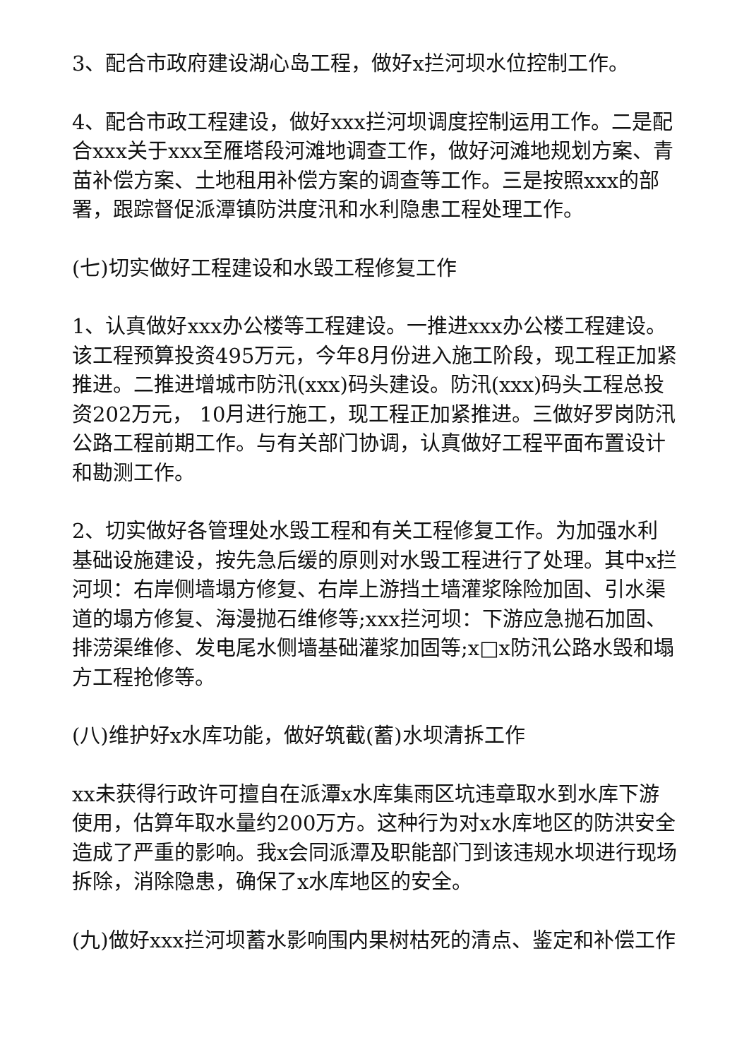3、配合市政府建设湖心岛工程，做好x拦河坝水位控制工作。
4、配合市政工程建设，做好xxx拦河坝调度控制运用工作。二是配合xxx关于xxx至雁塔段河滩地调查工作，做好河滩地规划方案、青苗补偿方案、土地租用补偿方案的调查等工作。三是按照xxx的部署，跟踪督促派潭镇防洪度汛和水利隐患工程处理工作。
(七)切实做好工程建设和水毁工程修复工作
1、认真做好xxx办公楼等工程建设。一推进xxx办公楼工程建设。该工程预算投资495万元，今年8月份进入施工阶段，现工程正加紧推进。二推进增城市防汛(xxx)码头建设。防汛(xxx)码头工程总投资202万元， 10月进行施工，现工程正加紧推进。三做好罗岗防汛公路工程前期工作。与有关部门协调，认真做好工程平面布置设计和勘测工作。
2、切实做好各管理处水毁工程和有关工程修复工作。为加强水利基础设施建设，按先急后缓的原则对水毁工程进行了处理。其中x拦河坝：右岸侧墙塌方修复、右岸上游挡土墙灌浆除险加固、引水渠道的塌方修复、海漫抛石维修等;xxx拦河坝：下游应急抛石加固、排涝渠维修、发电尾水侧墙基础灌浆加固等;x□x防汛公路水毁和塌方工程抢修等。
(八)维护好x水库功能，做好筑截(蓄)水坝清拆工作
xx未获得行政许可擅自在派潭x水库集雨区坑违章取水到水库下游使用，估算年取水量约200万方。这种行为对x水库地区的防洪安全造成了严重的影响。我x会同派潭及职能部门到该违规水坝进行现场拆除，消除隐患，确保了x水库地区的安全。
(九)做好xxx拦河坝蓄水影响围内果树枯死的清点、鉴定和补偿工作